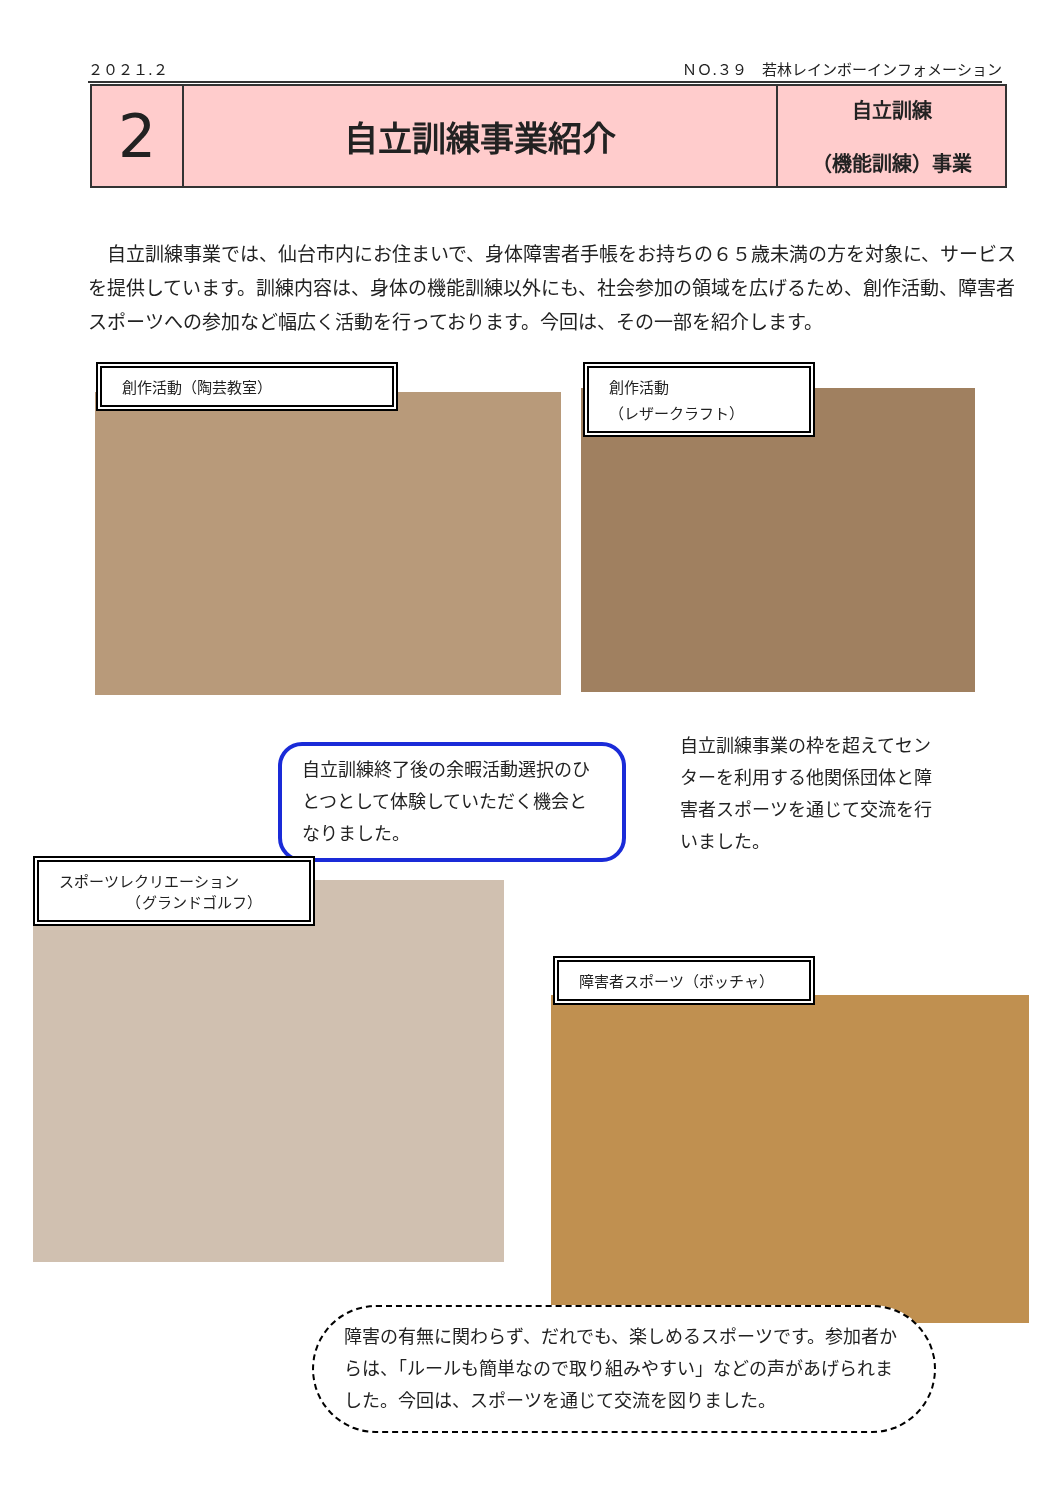２０２１.２ ＮＯ.３９　若林レインボーインフォメーション
| 2 | 自立訓練事業紹介 | 自立訓練 （機能訓練）事業 |
　自立訓練事業では、仙台市内にお住まいで、身体障害者手帳をお持ちの６５歳未満の方を対象に、サービスを提供しています。訓練内容は、身体の機能訓練以外にも、社会参加の領域を広げるため、創作活動、障害者スポーツへの参加など幅広く活動を行っております。今回は、その一部を紹介します。
創作活動（陶芸教室）
創作活動
（レザークラフト）
自立訓練終了後の余暇活動選択のひとつとして体験していただく機会となりました。
自立訓練事業の枠を超えてセンターを利用する他関係団体と障害者スポーツを通じて交流を行いました。
スポーツレクリエーション
　　　　　（グランドゴルフ）
障害者スポーツ（ボッチャ）
障害の有無に関わらず、だれでも、楽しめるスポーツです。参加者からは、「ルールも簡単なので取り組みやすい」などの声があげられました。今回は、スポーツを通じて交流を図りました。